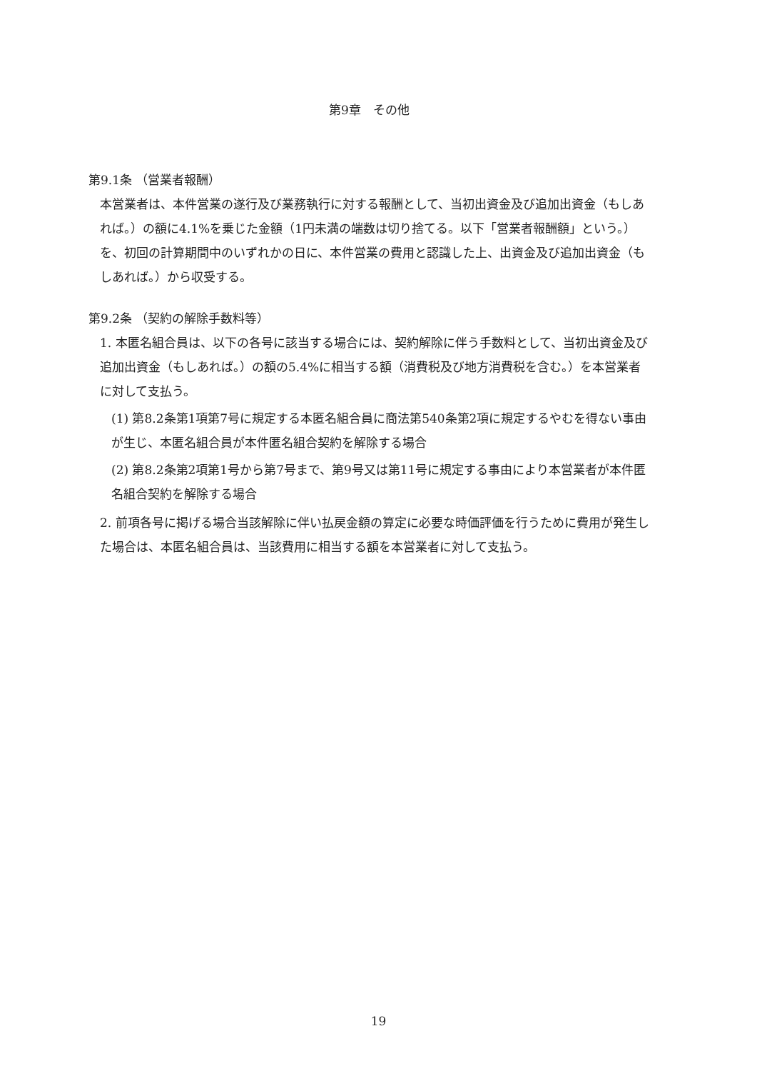第9章　その他
第9.1条 （営業者報酬）
本営業者は、本件営業の遂行及び業務執行に対する報酬として、当初出資金及び追加出資金（もしあれば。）の額に4.1%を乗じた金額（1円未満の端数は切り捨てる。以下「営業者報酬額」という。）を、初回の計算期間中のいずれかの日に、本件営業の費用と認識した上、出資金及び追加出資金（もしあれば。）から収受する。
第9.2条 （契約の解除手数料等）
1. 本匿名組合員は、以下の各号に該当する場合には、契約解除に伴う手数料として、当初出資金及び追加出資金（もしあれば。）の額の5.4%に相当する額（消費税及び地方消費税を含む。）を本営業者に対して支払う。
(1) 第8.2条第1項第7号に規定する本匿名組合員に商法第540条第2項に規定するやむを得ない事由が生じ、本匿名組合員が本件匿名組合契約を解除する場合
(2) 第8.2条第2項第1号から第7号まで、第9号又は第11号に規定する事由により本営業者が本件匿名組合契約を解除する場合
2. 前項各号に掲げる場合当該解除に伴い払戻金額の算定に必要な時価評価を行うために費用が発生した場合は、本匿名組合員は、当該費用に相当する額を本営業者に対して支払う。
19